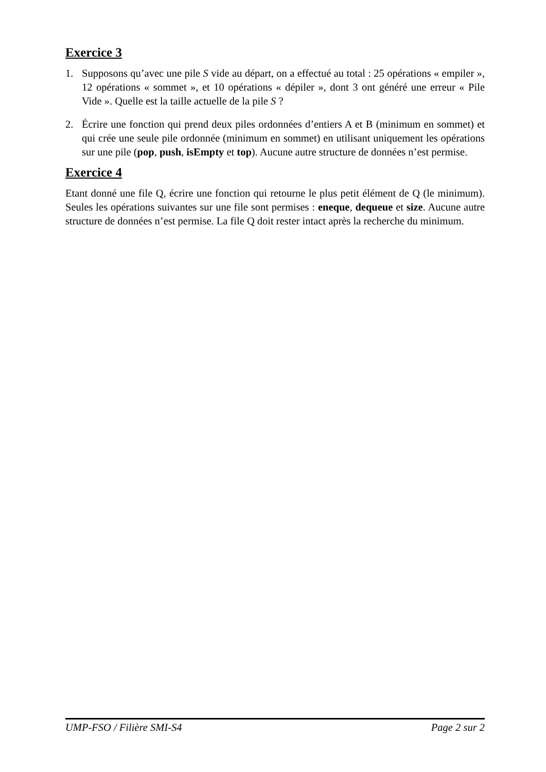Exercice 3
1. Supposons qu’avec une pile S vide au départ, on a effectué au total : 25 opérations « empiler », 12 opérations « sommet », et 10 opérations « dépiler », dont 3 ont généré une erreur « Pile Vide ». Quelle est la taille actuelle de la pile S ?
2. Écrire une fonction qui prend deux piles ordonnées d’entiers A et B (minimum en sommet) et qui crée une seule pile ordonnée (minimum en sommet) en utilisant uniquement les opérations sur une pile (pop, push, isEmpty et top). Aucune autre structure de données n’est permise.
Exercice 4
Etant donné une file Q, écrire une fonction qui retourne le plus petit élément de Q (le minimum). Seules les opérations suivantes sur une file sont permises : eneque, dequeue et size. Aucune autre structure de données n’est permise. La file Q doit rester intact après la recherche du minimum.
UMP-FSO / Filière SMI-S4 Page 2 sur 2